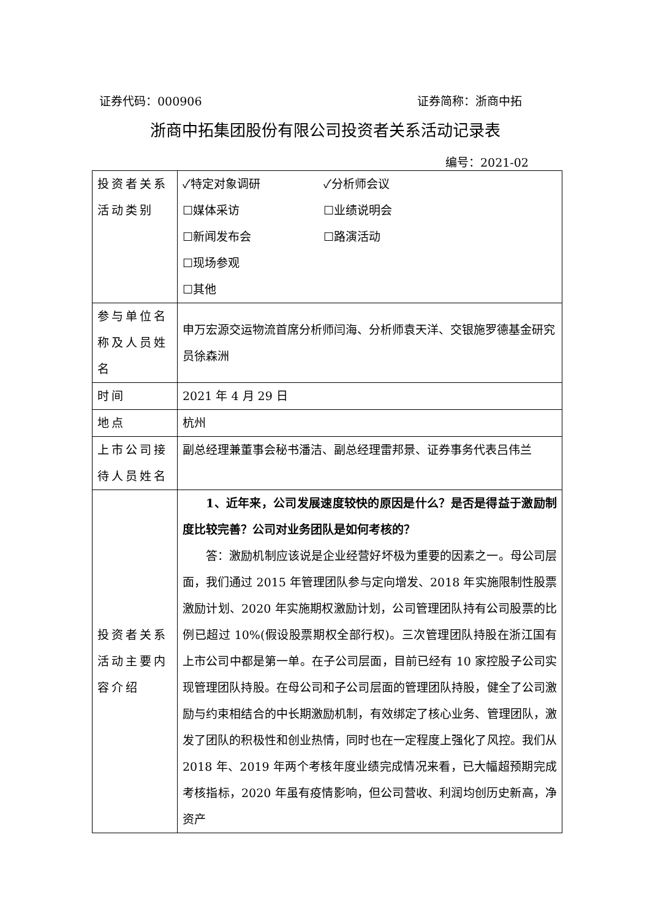证券代码：000906 证券简称：浙商中拓
浙商中拓集团股份有限公司投资者关系活动记录表
编号：2021-02
| 投资者关系活动类别 | ✓特定对象调研 ✓分析师会议 ☐媒体采访 ☐业绩说明会 ☐新闻发布会 ☐路演活动 ☐现场参观 ☐其他 |
| 参与单位名称及人员姓名 | 申万宏源交运物流首席分析师闫海、分析师袁天洋、交银施罗德基金研究员徐森洲 |
| 时间 | 2021 年 4 月 29 日 |
| 地点 | 杭州 |
| 上市公司接待人员姓名 | 副总经理兼董事会秘书潘洁、副总经理雷邦景、证券事务代表吕伟兰 |
| 投资者关系活动主要内容介绍 | 1、近年来，公司发展速度较快的原因是什么？是否是得益于激励制度比较完善？公司对业务团队是如何考核的？ 答：激励机制应该说是企业经营好坏极为重要的因素之一。母公司层面，我们通过 2015 年管理团队参与定向增发、2018 年实施限制性股票激励计划、2020 年实施期权激励计划，公司管理团队持有公司股票的比例已超过 10%(假设股票期权全部行权)。三次管理团队持股在浙江国有上市公司中都是第一单。在子公司层面，目前已经有 10 家控股子公司实现管理团队持股。在母公司和子公司层面的管理团队持股，健全了公司激励与约束相结合的中长期激励机制，有效绑定了核心业务、管理团队，激发了团队的积极性和创业热情，同时也在一定程度上强化了风控。我们从 2018 年、2019 年两个考核年度业绩完成情况来看，已大幅超预期完成考核指标，2020 年虽有疫情影响，但公司营收、利润均创历史新高，净资产 |